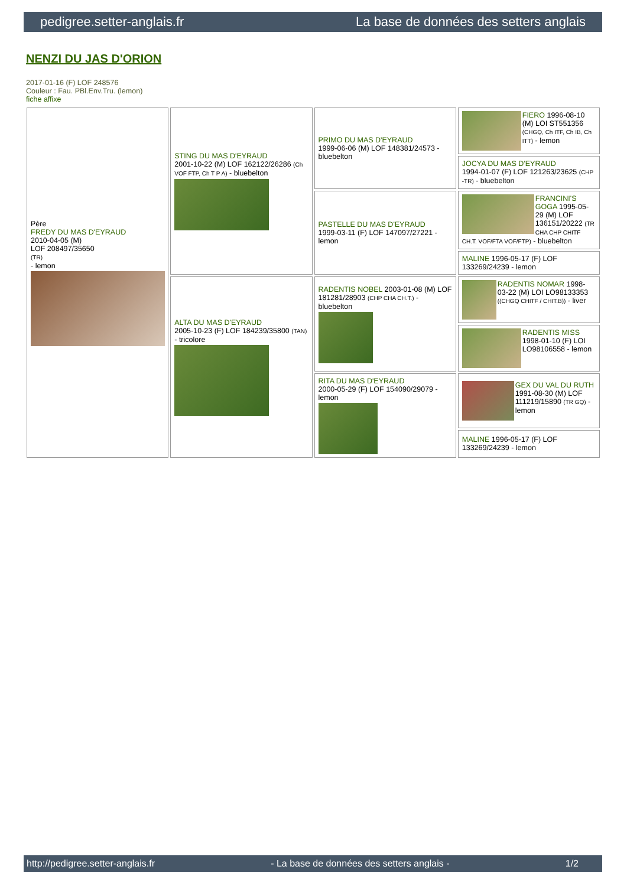pedigree.setter-anglais.fr La base de données des setters anglais
NENZI DU JAS D'ORION
2017-01-16 (F) LOF 248576
Couleur : Fau. PBl.Env.Tru. (lemon)
fiche affixe
| Père FREDY DU MAS D'EYRAUD 2010-04-05 (M) LOF 208497/35650 (TR) - lemon | STING DU MAS D'EYRAUD 2001-10-22 (M) LOF 162122/26286 (Ch VOF FTP, Ch T P A) - bluebelton | PRIMO DU MAS D'EYRAUD 1999-06-06 (M) LOF 148381/24573 - bluebelton | FIERO 1996-08-10 (M) LOI ST551356 (CHGQ, Ch ITF, Ch IB, Ch ITT) - lemon |
| | | | JOCYA DU MAS D'EYRAUD 1994-01-07 (F) LOF 121263/23625 (CHP -TR) - bluebelton |
| | | PASTELLE DU MAS D'EYRAUD 1999-03-11 (F) LOF 147097/27221 - lemon | FRANCINI'S GOGA 1995-05-29 (M) LOF 136151/20222 (TR CHA CHP CHITF CH.T. VOF/FTA VOF/FTP) - bluebelton |
| | | | MALINE 1996-05-17 (F) LOF 133269/24239 - lemon |
| | ALTA DU MAS D'EYRAUD 2005-10-23 (F) LOF 184239/35800 (TAN) - tricolore | RADENTIS NOBEL 2003-01-08 (M) LOF 181281/28903 (CHP CHA CH.T.) - bluebelton | RADENTIS NOMAR 1998-03-22 (M) LOI LO98133353 ((CHGQ CHITF / CHIT.B)) - liver |
| | | | RADENTIS MISS 1998-01-10 (F) LOI LO98106558 - lemon |
| | | RITA DU MAS D'EYRAUD 2000-05-29 (F) LOF 154090/29079 - lemon | GEX DU VAL DU RUTH 1991-08-30 (M) LOF 111219/15890 (TR GQ) - lemon |
| | | | MALINE 1996-05-17 (F) LOF 133269/24239 - lemon |
http://pedigree.setter-anglais.fr - La base de données des setters anglais - 1/2